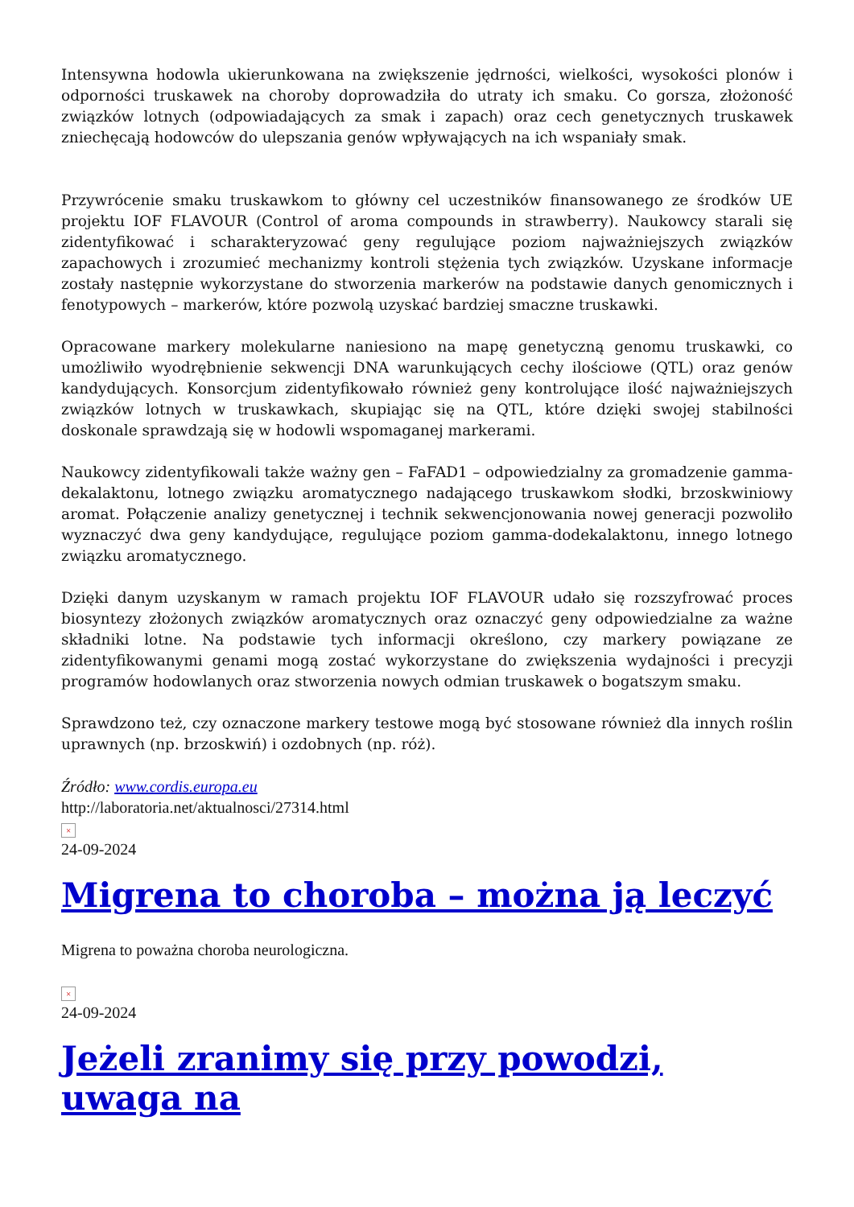Intensywna hodowla ukierunkowana na zwiększenie jędrności, wielkości, wysokości plonów i odporności truskawek na choroby doprowadziła do utraty ich smaku. Co gorsza, złożoność związków lotnych (odpowiadających za smak i zapach) oraz cech genetycznych truskawek zniechęcają hodowców do ulepszania genów wpływających na ich wspaniały smak.
Przywrócenie smaku truskawkom to główny cel uczestników finansowanego ze środków UE projektu IOF FLAVOUR (Control of aroma compounds in strawberry). Naukowcy starali się zidentyfikować i scharakteryzować geny regulujące poziom najważniejszych związków zapachowych i zrozumieć mechanizmy kontroli stężenia tych związków. Uzyskane informacje zostały następnie wykorzystane do stworzenia markerów na podstawie danych genomicznych i fenotypowych – markerów, które pozwolą uzyskać bardziej smaczne truskawki.
Opracowane markery molekularne naniesiono na mapę genetyczną genomu truskawki, co umożliwiło wyodrębnienie sekwencji DNA warunkujących cechy ilościowe (QTL) oraz genów kandydujących. Konsorcjum zidentyfikowało również geny kontrolujące ilość najważniejszych związków lotnych w truskawkach, skupiając się na QTL, które dzięki swojej stabilności doskonale sprawdzają się w hodowli wspomaganej markerami.
Naukowcy zidentyfikowali także ważny gen – FaFAD1 – odpowiedzialny za gromadzenie gamma-dekalaktonu, lotnego związku aromatycznego nadającego truskawkom słodki, brzoskwiniowy aromat. Połączenie analizy genetycznej i technik sekwencjonowania nowej generacji pozwoliło wyznaczyć dwa geny kandydujące, regulujące poziom gamma-dodekalaktonu, innego lotnego związku aromatycznego.
Dzięki danym uzyskanym w ramach projektu IOF FLAVOUR udało się rozszyfrować proces biosyntezy złożonych związków aromatycznych oraz oznaczyć geny odpowiedzialne za ważne składniki lotne. Na podstawie tych informacji określono, czy markery powiązane ze zidentyfikowanymi genami mogą zostać wykorzystane do zwiększenia wydajności i precyzji programów hodowlanych oraz stworzenia nowych odmian truskawek o bogatszym smaku.
Sprawdzono też, czy oznaczone markery testowe mogą być stosowane również dla innych roślin uprawnych (np. brzoskwiń) i ozdobnych (np. róż).
Źródło: www.cordis.europa.eu
http://laboratoria.net/aktualnosci/27314.html
×
24-09-2024
Migrena to choroba – można ją leczyć
Migrena to poważna choroba neurologiczna.
×
24-09-2024
Jeżeli zranimy się przy powodzi, uwaga na